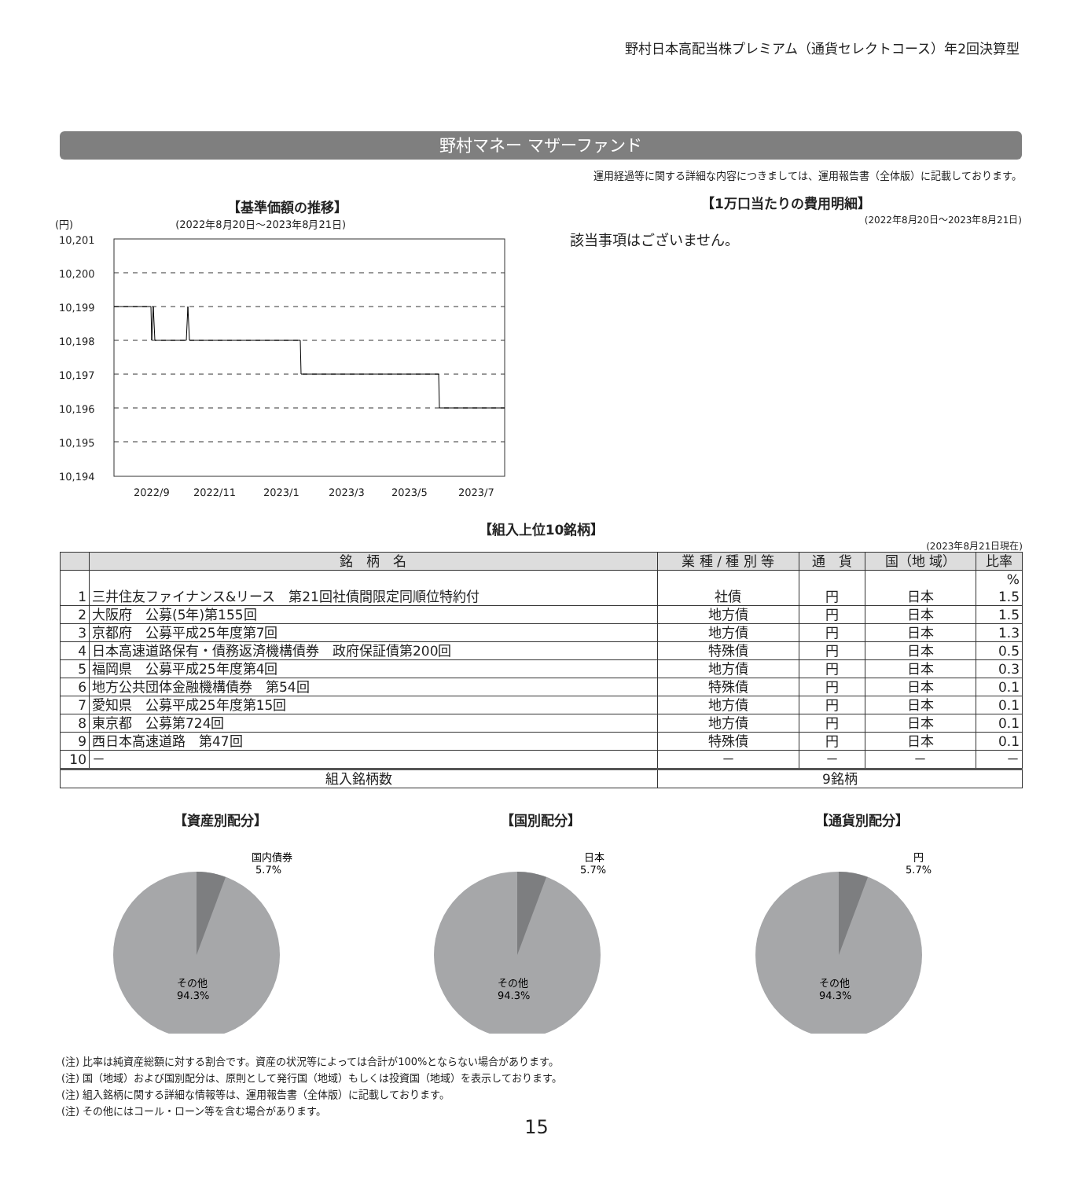野村日本高配当株プレミアム（通貨セレクトコース）年2回決算型
野村マネー マザーファンド
運用経過等に関する詳細な内容につきましては、運用報告書（全体版）に記載しております。
【基準価額の推移】
(円) (2022年8月20日～2023年8月21日)
10,201
10,200
10,199
10,198
10,197
10,196
10,195
10,194
2022/9
2022/11
2023/1
2023/3
2023/5
2023/7
【1万口当たりの費用明細】
(2022年8月20日～2023年8月21日)
該当事項はございません。
【組入上位10銘柄】
(2023年8月21日現在)
| | 銘 柄 名 | 業 種 / 種 別 等 | 通 貨 | 国（地 域） | 比率 |
| --- | --- | --- | --- | --- | --- |
| 1 | 三井住友ファイナンス&リース 第21回社債間限定同順位特約付 | 社債 | 円 | 日本 | % 1.5 |
| 2 | 大阪府 公募(5年)第155回 | 地方債 | 円 | 日本 | 1.5 |
| 3 | 京都府 公募平成25年度第7回 | 地方債 | 円 | 日本 | 1.3 |
| 4 | 日本高速道路保有・債務返済機構債券 政府保証債第200回 | 特殊債 | 円 | 日本 | 0.5 |
| 5 | 福岡県 公募平成25年度第4回 | 地方債 | 円 | 日本 | 0.3 |
| 6 | 地方公共団体金融機構債券 第54回 | 特殊債 | 円 | 日本 | 0.1 |
| 7 | 愛知県 公募平成25年度第15回 | 地方債 | 円 | 日本 | 0.1 |
| 8 | 東京都 公募第724回 | 地方債 | 円 | 日本 | 0.1 |
| 9 | 西日本高速道路 第47回 | 特殊債 | 円 | 日本 | 0.1 |
| 10 | － | － | － | － | － |
| 組入銘柄数 | | 9銘柄 | | | |
【資産別配分】
国内債券
5.7%
その他
94.3%
【国別配分】
日本
5.7%
その他
94.3%
【通貨別配分】
円
5.7%
その他
94.3%
(注) 比率は純資産総額に対する割合です。資産の状況等によっては合計が100%とならない場合があります。
(注) 国（地域）および国別配分は、原則として発行国（地域）もしくは投資国（地域）を表示しております。
(注) 組入銘柄に関する詳細な情報等は、運用報告書（全体版）に記載しております。
(注) その他にはコール・ローン等を含む場合があります。
15